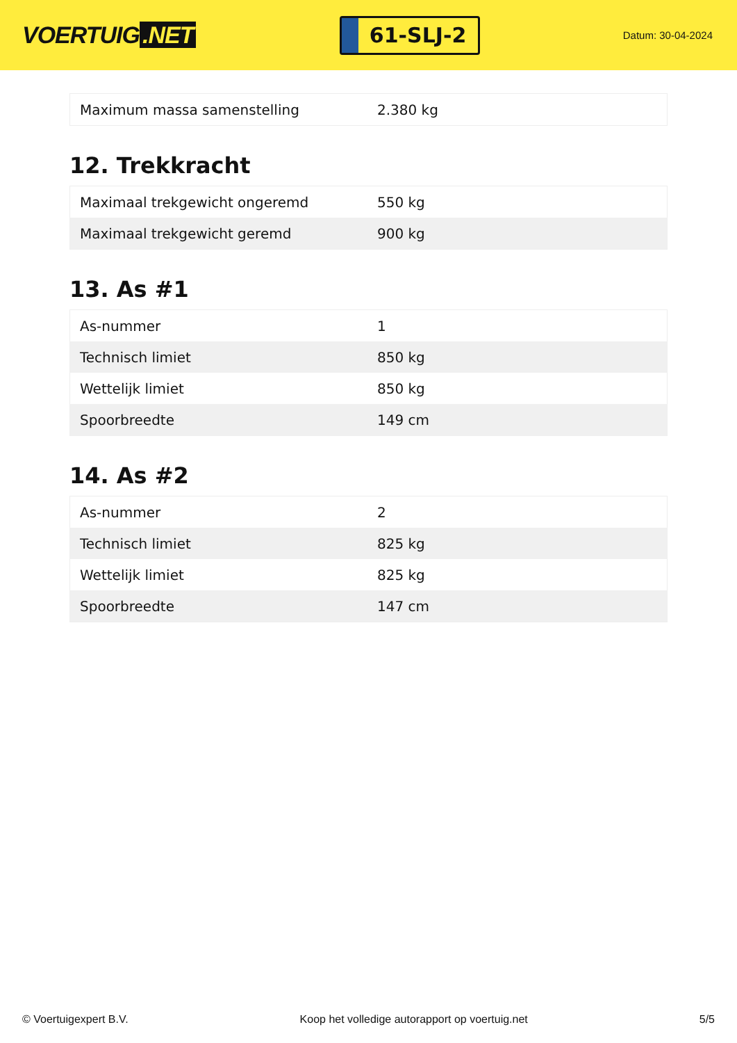VOERTUIG.NET
61-SLJ-2
Datum: 30-04-2024
| Maximum massa samenstelling | 2.380 kg |
12. Trekkracht
| Maximaal trekgewicht ongeremd | 550 kg |
| Maximaal trekgewicht geremd | 900 kg |
13. As #1
| As-nummer | 1 |
| Technisch limiet | 850 kg |
| Wettelijk limiet | 850 kg |
| Spoorbreedte | 149 cm |
14. As #2
| As-nummer | 2 |
| Technisch limiet | 825 kg |
| Wettelijk limiet | 825 kg |
| Spoorbreedte | 147 cm |
© Voertuigexpert B.V. Koop het volledige autorapport op voertuig.net 5/5